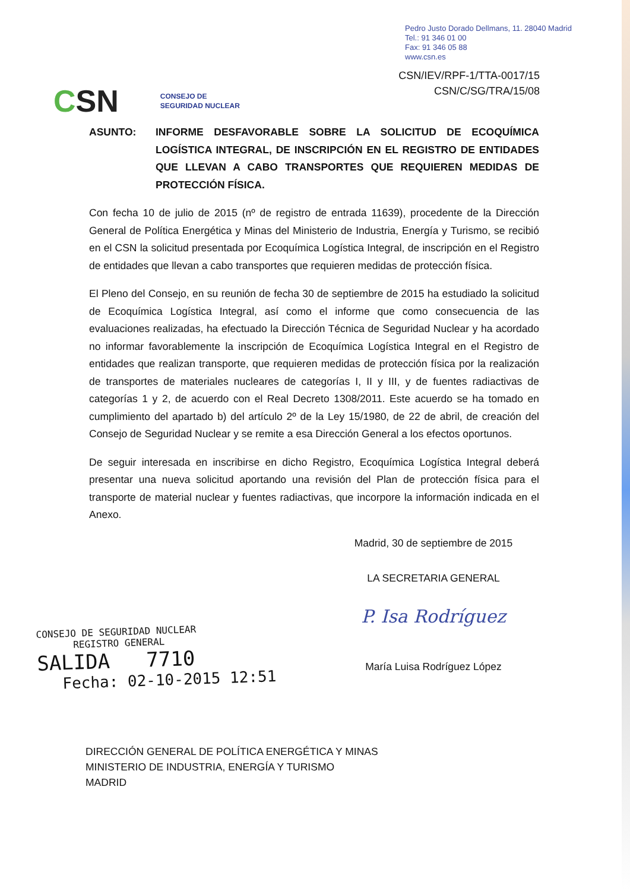Pedro Justo Dorado Dellmans, 11. 28040 Madrid
Tel.: 91 346 01 00
Fax: 91 346 05 88
www.csn.es
CSN/IEV/RPF-1/TTA-0017/15
CSN/C/SG/TRA/15/08
CSN
CONSEJO DE
SEGURIDAD NUCLEAR
ASUNTO: INFORME DESFAVORABLE SOBRE LA SOLICITUD DE ECOQUÍMICA LOGÍSTICA INTEGRAL, DE INSCRIPCIÓN EN EL REGISTRO DE ENTIDADES QUE LLEVAN A CABO TRANSPORTES QUE REQUIEREN MEDIDAS DE PROTECCIÓN FÍSICA.
Con fecha 10 de julio de 2015 (nº de registro de entrada 11639), procedente de la Dirección General de Política Energética y Minas del Ministerio de Industria, Energía y Turismo, se recibió en el CSN la solicitud presentada por Ecoquímica Logística Integral, de inscripción en el Registro de entidades que llevan a cabo transportes que requieren medidas de protección física.
El Pleno del Consejo, en su reunión de fecha 30 de septiembre de 2015 ha estudiado la solicitud de Ecoquímica Logística Integral, así como el informe que como consecuencia de las evaluaciones realizadas, ha efectuado la Dirección Técnica de Seguridad Nuclear y ha acordado no informar favorablemente la inscripción de Ecoquímica Logística Integral en el Registro de entidades que realizan transporte, que requieren medidas de protección física por la realización de transportes de materiales nucleares de categorías I, II y III, y de fuentes radiactivas de categorías 1 y 2, de acuerdo con el Real Decreto 1308/2011. Este acuerdo se ha tomado en cumplimiento del apartado b) del artículo 2º de la Ley 15/1980, de 22 de abril, de creación del Consejo de Seguridad Nuclear y se remite a esa Dirección General a los efectos oportunos.
De seguir interesada en inscribirse en dicho Registro, Ecoquímica Logística Integral deberá presentar una nueva solicitud aportando una revisión del Plan de protección física para el transporte de material nuclear y fuentes radiactivas, que incorpore la información indicada en el Anexo.
Madrid, 30 de septiembre de 2015
LA SECRETARIA GENERAL
P. Isa Rodríguez
María Luisa Rodríguez López
CONSEJO DE SEGURIDAD NUCLEAR
REGISTRO GENERAL
SALIDA 7710
Fecha: 02-10-2015 12:51
DIRECCIÓN GENERAL DE POLÍTICA ENERGÉTICA Y MINAS
MINISTERIO DE INDUSTRIA, ENERGÍA Y TURISMO
MADRID